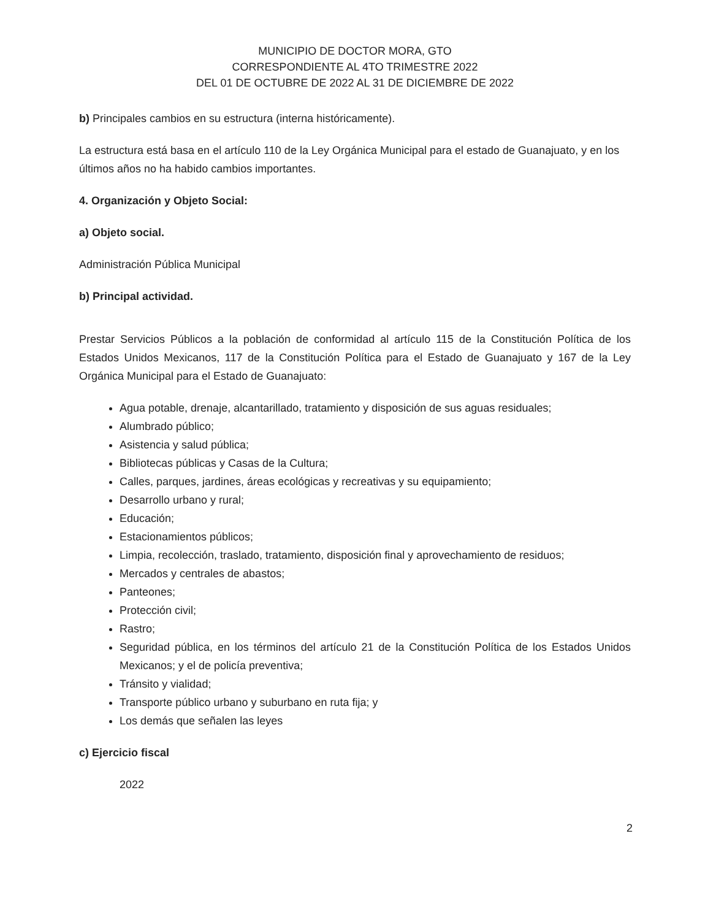MUNICIPIO DE DOCTOR MORA, GTO
CORRESPONDIENTE AL 4TO TRIMESTRE 2022
DEL 01 DE OCTUBRE DE 2022 AL 31 DE DICIEMBRE DE 2022
b) Principales cambios en su estructura (interna históricamente).
La estructura está basa en el artículo 110 de la Ley Orgánica Municipal para el estado de Guanajuato, y en los últimos años no ha habido cambios importantes.
4. Organización y Objeto Social:
a) Objeto social.
Administración Pública Municipal
b) Principal actividad.
Prestar Servicios Públicos a la población de conformidad al artículo 115 de la Constitución Política de los Estados Unidos Mexicanos, 117 de la Constitución Política para el Estado de Guanajuato y 167 de la Ley Orgánica Municipal para el Estado de Guanajuato:
Agua potable, drenaje, alcantarillado, tratamiento y disposición de sus aguas residuales;
Alumbrado público;
Asistencia y salud pública;
Bibliotecas públicas y Casas de la Cultura;
Calles, parques, jardines, áreas ecológicas y recreativas y su equipamiento;
Desarrollo urbano y rural;
Educación;
Estacionamientos públicos;
Limpia, recolección, traslado, tratamiento, disposición final y aprovechamiento de residuos;
Mercados y centrales de abastos;
Panteones;
Protección civil;
Rastro;
Seguridad pública, en los términos del artículo 21 de la Constitución Política de los Estados Unidos Mexicanos; y el de policía preventiva;
Tránsito y vialidad;
Transporte público urbano y suburbano en ruta fija; y
Los demás que señalen las leyes
c) Ejercicio fiscal
2022
2